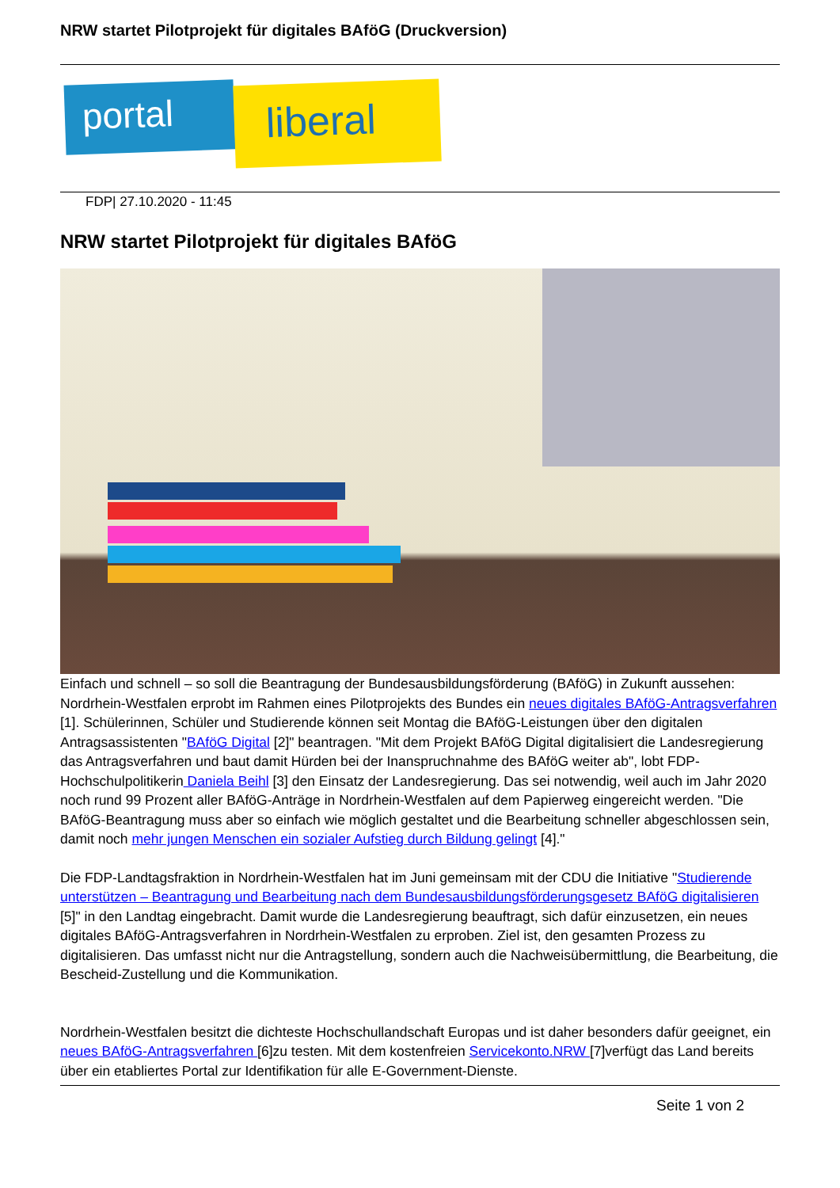NRW startet Pilotprojekt für digitales BAföG (Druckversion)
portal liberal
FDP| 27.10.2020 - 11:45
NRW startet Pilotprojekt für digitales BAföG
Einfach und schnell – so soll die Beantragung der Bundesausbildungsförderung (BAföG) in Zukunft aussehen: Nordrhein-Westfalen erprobt im Rahmen eines Pilotprojekts des Bundes ein neues digitales BAföG-Antragsverfahren [1]. Schülerinnen, Schüler und Studierende können seit Montag die BAföG-Leistungen über den digitalen Antragsassistenten "BAföG Digital [2]" beantragen. "Mit dem Projekt BAföG Digital digitalisiert die Landesregierung das Antragsverfahren und baut damit Hürden bei der Inanspruchnahme des BAföG weiter ab", lobt FDP-Hochschulpolitikerin Daniela Beihl [3] den Einsatz der Landesregierung. Das sei notwendig, weil auch im Jahr 2020 noch rund 99 Prozent aller BAföG-Anträge in Nordrhein-Westfalen auf dem Papierweg eingereicht werden. "Die BAföG-Beantragung muss aber so einfach wie möglich gestaltet und die Bearbeitung schneller abgeschlossen sein, damit noch mehr jungen Menschen ein sozialer Aufstieg durch Bildung gelingt [4]."
Die FDP-Landtagsfraktion in Nordrhein-Westfalen hat im Juni gemeinsam mit der CDU die Initiative "Studierende unterstützen – Beantragung und Bearbeitung nach dem Bundesausbildungsförderungsgesetz BAföG digitalisieren [5]" in den Landtag eingebracht. Damit wurde die Landesregierung beauftragt, sich dafür einzusetzen, ein neues digitales BAföG-Antragsverfahren in Nordrhein-Westfalen zu erproben. Ziel ist, den gesamten Prozess zu digitalisieren. Das umfasst nicht nur die Antragstellung, sondern auch die Nachweisübermittlung, die Bearbeitung, die Bescheid-Zustellung und die Kommunikation.
Nordrhein-Westfalen besitzt die dichteste Hochschullandschaft Europas und ist daher besonders dafür geeignet, ein neues BAföG-Antragsverfahren [6]zu testen. Mit dem kostenfreien Servicekonto.NRW [7]verfügt das Land bereits über ein etabliertes Portal zur Identifikation für alle E-Government-Dienste.
Seite 1 von 2